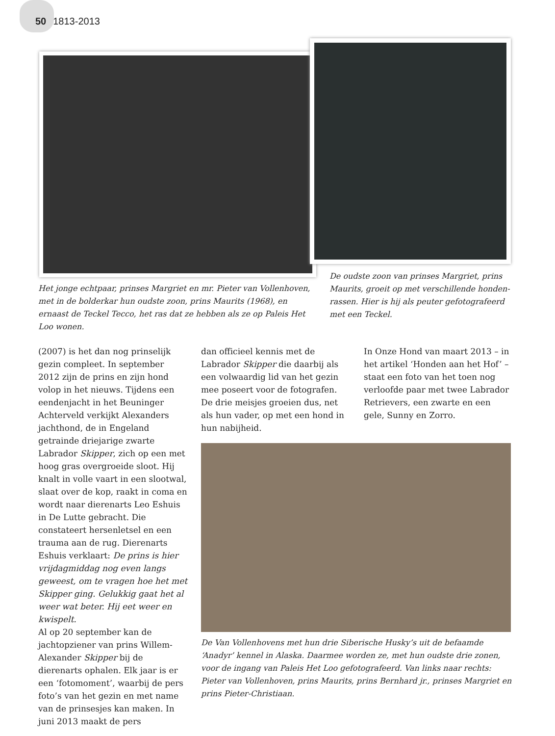50 1813-2013
Het jonge echtpaar, prinses Margriet en mr. Pieter van Vollenhoven, met in de bolderkar hun oudste zoon, prins Maurits (1968), en ernaast de Teckel Tecco, het ras dat ze hebben als ze op Paleis Het Loo wonen.
De oudste zoon van prinses Margriet, prins Maurits, groeit op met verschillende honden-rassen. Hier is hij als peuter gefotografeerd met een Teckel.
(2007) is het dan nog prinselijk gezin compleet. In september 2012 zijn de prins en zijn hond volop in het nieuws. Tijdens een eendenjacht in het Beuninger Achterveld verkijkt Alexanders jachthond, de in Engeland getrainde driejarige zwarte Labrador Skipper, zich op een met hoog gras overgroeide sloot. Hij knalt in volle vaart in een slootwal, slaat over de kop, raakt in coma en wordt naar dierenarts Leo Eshuis in De Lutte gebracht. Die constateert hersenletsel en een trauma aan de rug. Dierenarts Eshuis verklaart: De prins is hier vrijdagmiddag nog even langs geweest, om te vragen hoe het met Skipper ging. Gelukkig gaat het al weer wat beter. Hij eet weer en kwispelt.
Al op 20 september kan de jachtopziener van prins Willem-Alexander Skipper bij de dierenarts ophalen. Elk jaar is er een ‘fotomoment’, waarbij de pers foto’s van het gezin en met name van de prinsesjes kan maken. In juni 2013 maakt de pers
dan officieel kennis met de Labrador Skipper die daarbij als een volwaardig lid van het gezin mee poseert voor de fotografen. De drie meisjes groeien dus, net als hun vader, op met een hond in hun nabijheid.
In Onze Hond van maart 2013 – in het artikel ‘Honden aan het Hof’ – staat een foto van het toen nog verloofde paar met twee Labrador Retrievers, een zwarte en een gele, Sunny en Zorro.
De Van Vollenhovens met hun drie Siberische Husky’s uit de befaamde ‘Anadyr’ kennel in Alaska. Daarmee worden ze, met hun oudste drie zonen, voor de ingang van Paleis Het Loo gefotografeerd. Van links naar rechts: Pieter van Vollenhoven, prins Maurits, prins Bernhard jr., prinses Margriet en prins Pieter-Christiaan.